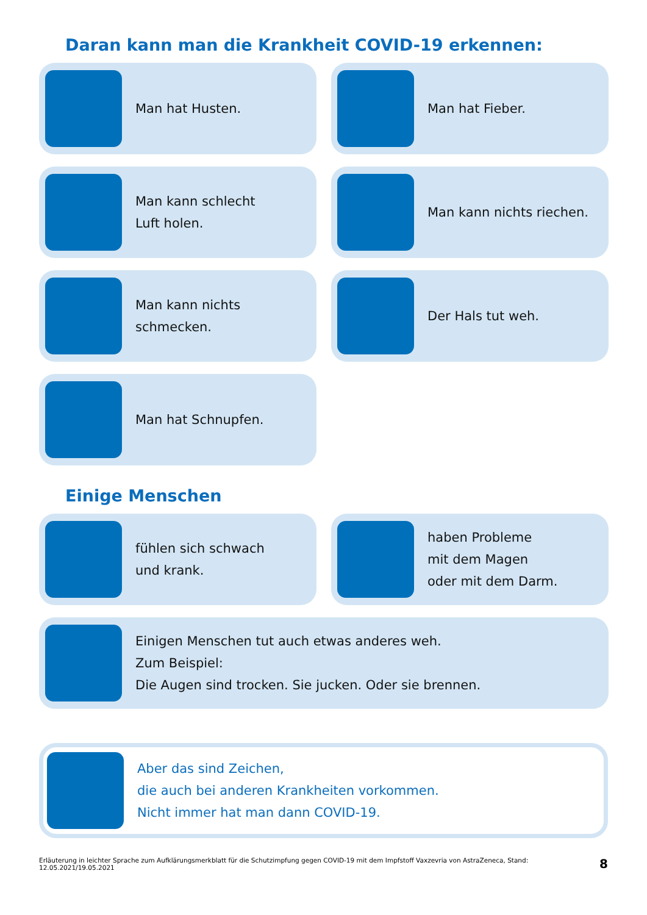Daran kann man die Krankheit COVID-19 erkennen:
Man hat Husten.
Man hat Fieber.
Man kann schlecht
Luft holen.
Man kann nichts riechen.
Man kann nichts schmecken.
Der Hals tut weh.
Man hat Schnupfen.
Einige Menschen
fühlen sich schwach
und krank.
haben Probleme
mit dem Magen
oder mit dem Darm.
Einigen Menschen tut auch etwas anderes weh.
Zum Beispiel:
Die Augen sind trocken. Sie jucken. Oder sie brennen.
Aber das sind Zeichen,
die auch bei anderen Krankheiten vorkommen.
Nicht immer hat man dann COVID-19.
Erläuterung in leichter Sprache zum Aufklärungsmerkblatt für die Schutzimpfung gegen COVID-19 mit dem Impfstoff Vaxzevria von AstraZeneca, Stand: 12.05.2021/19.05.2021 8